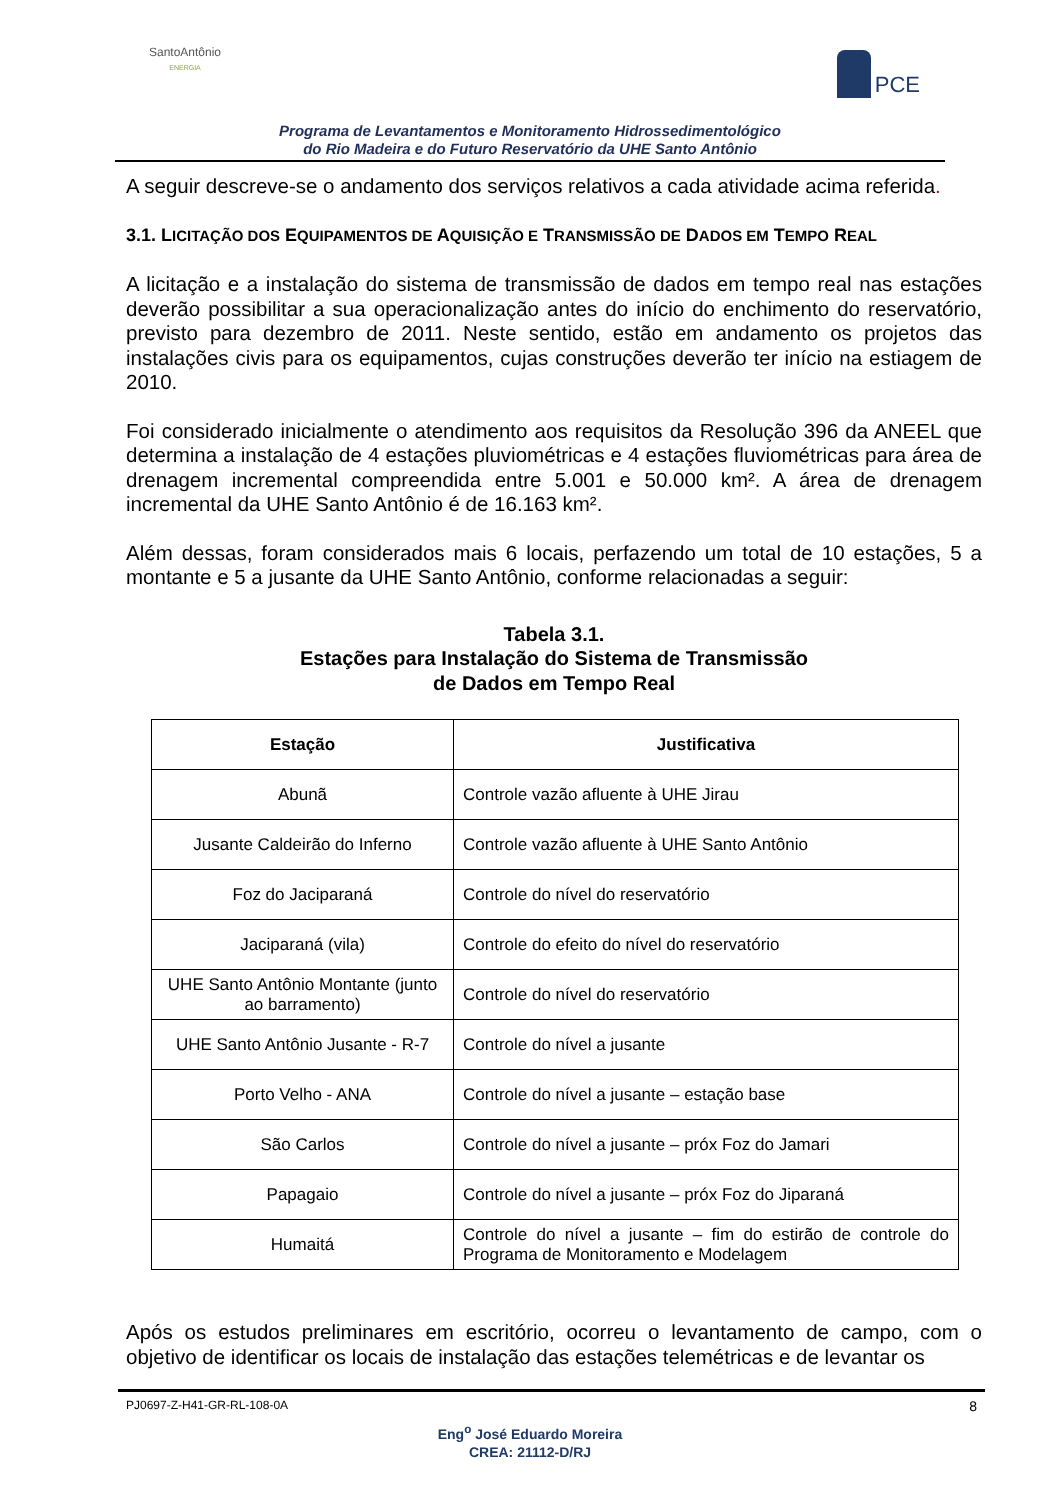SantoAntônio
ENERGIA
PCE
Programa de Levantamentos e Monitoramento Hidrossedimentológico
do Rio Madeira e do Futuro Reservatório da UHE Santo Antônio
A seguir descreve-se o andamento dos serviços relativos a cada atividade acima referida.
3.1. LICITAÇÃO DOS EQUIPAMENTOS DE AQUISIÇÃO E TRANSMISSÃO DE DADOS EM TEMPO REAL
A licitação e a instalação do sistema de transmissão de dados em tempo real nas estações deverão possibilitar a sua operacionalização antes do início do enchimento do reservatório, previsto para dezembro de 2011. Neste sentido, estão em andamento os projetos das instalações civis para os equipamentos, cujas construções deverão ter início na estiagem de 2010.
Foi considerado inicialmente o atendimento aos requisitos da Resolução 396 da ANEEL que determina a instalação de 4 estações pluviométricas e 4 estações fluviométricas para área de drenagem incremental compreendida entre 5.001 e 50.000 km². A área de drenagem incremental da UHE Santo Antônio é de 16.163 km².
Além dessas, foram considerados mais 6 locais, perfazendo um total de 10 estações, 5 a montante e 5 a jusante da UHE Santo Antônio, conforme relacionadas a seguir:
Tabela 3.1.
Estações para Instalação do Sistema de Transmissão
de Dados em Tempo Real
| Estação | Justificativa |
| --- | --- |
| Abunã | Controle vazão afluente à UHE Jirau |
| Jusante Caldeirão do Inferno | Controle vazão afluente à UHE Santo Antônio |
| Foz do Jaciparaná | Controle do nível do reservatório |
| Jaciparaná (vila) | Controle do efeito do nível do reservatório |
| UHE Santo Antônio Montante (junto ao barramento) | Controle do nível do reservatório |
| UHE Santo Antônio Jusante - R-7 | Controle do nível a jusante |
| Porto Velho - ANA | Controle do nível a jusante – estação base |
| São Carlos | Controle do nível a jusante – próx Foz do Jamari |
| Papagaio | Controle do nível a jusante – próx Foz do Jiparaná |
| Humaitá | Controle do nível a jusante – fim do estirão de controle do Programa de Monitoramento e Modelagem |
Após os estudos preliminares em escritório, ocorreu o levantamento de campo, com o objetivo de identificar os locais de instalação das estações telemétricas e de levantar os
PJ0697-Z-H41-GR-RL-108-0A 8
Eng<sup>o</sup> José Eduardo Moreira
CREA: 21112-D/RJ